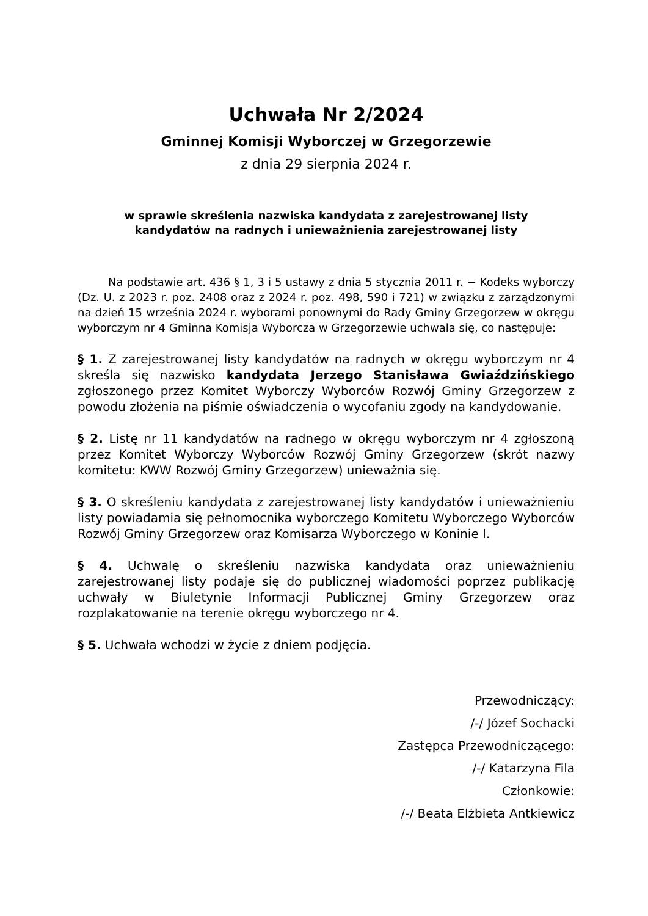Uchwała Nr 2/2024
Gminnej Komisji Wyborczej w Grzegorzewie
z dnia 29 sierpnia 2024 r.
w sprawie skreślenia nazwiska kandydata z zarejestrowanej listy
kandydatów na radnych i unieważnienia zarejestrowanej listy
Na podstawie art. 436 § 1, 3 i 5 ustawy z dnia 5 stycznia 2011 r. − Kodeks wyborczy (Dz. U. z 2023 r. poz. 2408 oraz z 2024 r. poz. 498, 590 i 721) w związku z zarządzonymi na dzień 15 września 2024 r. wyborami ponownymi do Rady Gminy Grzegorzew w okręgu wyborczym nr 4 Gminna Komisja Wyborcza w Grzegorzewie uchwala się, co następuje:
§ 1. Z zarejestrowanej listy kandydatów na radnych w okręgu wyborczym nr 4 skreśla się nazwisko kandydata Jerzego Stanisława Gwiaździńskiego zgłoszonego przez Komitet Wyborczy Wyborców Rozwój Gminy Grzegorzew z powodu złożenia na piśmie oświadczenia o wycofaniu zgody na kandydowanie.
§ 2. Listę nr 11 kandydatów na radnego w okręgu wyborczym nr 4 zgłoszoną przez Komitet Wyborczy Wyborców Rozwój Gminy Grzegorzew (skrót nazwy komitetu: KWW Rozwój Gminy Grzegorzew) unieważnia się.
§ 3. O skreśleniu kandydata z zarejestrowanej listy kandydatów i unieważnieniu listy powiadamia się pełnomocnika wyborczego Komitetu Wyborczego Wyborców Rozwój Gminy Grzegorzew oraz Komisarza Wyborczego w Koninie I.
§ 4. Uchwalę o skreśleniu nazwiska kandydata oraz unieważnieniu zarejestrowanej listy podaje się do publicznej wiadomości poprzez publikację uchwały w Biuletynie Informacji Publicznej Gminy Grzegorzew oraz rozplakatowanie na terenie okręgu wyborczego nr 4.
§ 5. Uchwała wchodzi w życie z dniem podjęcia.
Przewodniczący:
/-/ Józef Sochacki
Zastępca Przewodniczącego:
/-/ Katarzyna Fila
Członkowie:
/-/ Beata Elżbieta Antkiewicz